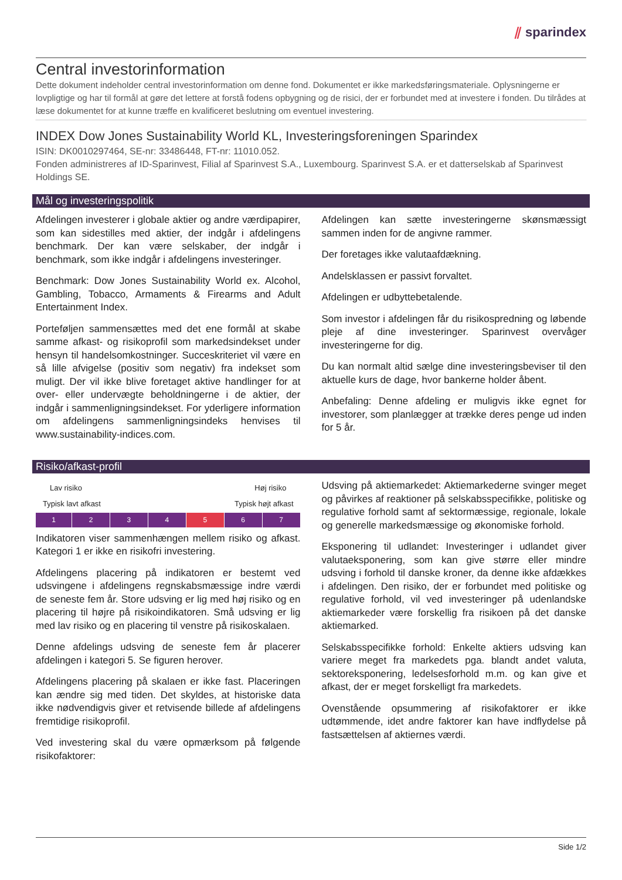⫽ sparindex
Central investorinformation
Dette dokument indeholder central investorinformation om denne fond. Dokumentet er ikke markedsføringsmateriale. Oplysningerne er lovpligtige og har til formål at gøre det lettere at forstå fodens opbygning og de risici, der er forbundet med at investere i fonden. Du tilrådes at læse dokumentet for at kunne træffe en kvalificeret beslutning om eventuel investering.
INDEX Dow Jones Sustainability World KL, Investeringsforeningen Sparindex
ISIN: DK0010297464, SE-nr: 33486448, FT-nr: 11010.052.
Fonden administreres af ID-Sparinvest, Filial af Sparinvest S.A., Luxembourg. Sparinvest S.A. er et datterselskab af Sparinvest Holdings SE.
Mål og investeringspolitik
Afdelingen investerer i globale aktier og andre værdipapirer, som kan sidestilles med aktier, der indgår i afdelingens benchmark. Der kan være selskaber, der indgår i benchmark, som ikke indgår i afdelingens investeringer.
Benchmark: Dow Jones Sustainability World ex. Alcohol, Gambling, Tobacco, Armaments & Firearms and Adult Entertainment Index.
Porteføljen sammensættes med det ene formål at skabe samme afkast- og risikoprofil som markedsindekset under hensyn til handelsomkostninger. Succeskriteriet vil være en så lille afvigelse (positiv som negativ) fra indekset som muligt. Der vil ikke blive foretaget aktive handlinger for at over- eller undervægte beholdningerne i de aktier, der indgår i sammenligningsindekset. For yderligere information om afdelingens sammenligningsindeks henvises til www.sustainability-indices.com.
Afdelingen kan sætte investeringerne skønsmæssigt sammen inden for de angivne rammer.
Der foretages ikke valutaafdækning.
Andelsklassen er passivt forvaltet.
Afdelingen er udbyttebetalende.
Som investor i afdelingen får du risikospredning og løbende pleje af dine investeringer. Sparinvest overvåger investeringerne for dig.
Du kan normalt altid sælge dine investeringsbeviser til den aktuelle kurs de dage, hvor bankerne holder åbent.
Anbefaling: Denne afdeling er muligvis ikke egnet for investorer, som planlægger at trække deres penge ud inden for 5 år.
Risiko/afkast-profil
Lav risiko Høj risiko
Typisk lavt afkast Typisk højt afkast
| 1 | 2 | 3 | 4 | 5 | 6 | 7 |
Indikatoren viser sammenhængen mellem risiko og afkast. Kategori 1 er ikke en risikofri investering.
Afdelingens placering på indikatoren er bestemt ved udsvingene i afdelingens regnskabsmæssige indre værdi de seneste fem år. Store udsving er lig med høj risiko og en placering til højre på risikoindikatoren. Små udsving er lig med lav risiko og en placering til venstre på risikoskalaen.
Denne afdelings udsving de seneste fem år placerer afdelingen i kategori 5. Se figuren herover.
Afdelingens placering på skalaen er ikke fast. Placeringen kan ændre sig med tiden. Det skyldes, at historiske data ikke nødvendigvis giver et retvisende billede af afdelingens fremtidige risikoprofil.
Ved investering skal du være opmærksom på følgende risikofaktorer:
Udsving på aktiemarkedet: Aktiemarkederne svinger meget og påvirkes af reaktioner på selskabsspecifikke, politiske og regulative forhold samt af sektormæssige, regionale, lokale og generelle markedsmæssige og økonomiske forhold.
Eksponering til udlandet: Investeringer i udlandet giver valutaeksponering, som kan give større eller mindre udsving i forhold til danske kroner, da denne ikke afdækkes i afdelingen. Den risiko, der er forbundet med politiske og regulative forhold, vil ved investeringer på udenlandske aktiemarkeder være forskellig fra risikoen på det danske aktiemarked.
Selskabsspecifikke forhold: Enkelte aktiers udsving kan variere meget fra markedets pga. blandt andet valuta, sektoreksponering, ledelsesforhold m.m. og kan give et afkast, der er meget forskelligt fra markedets.
Ovenstående opsummering af risikofaktorer er ikke udtømmende, idet andre faktorer kan have indflydelse på fastsættelsen af aktiernes værdi.
Side 1/2